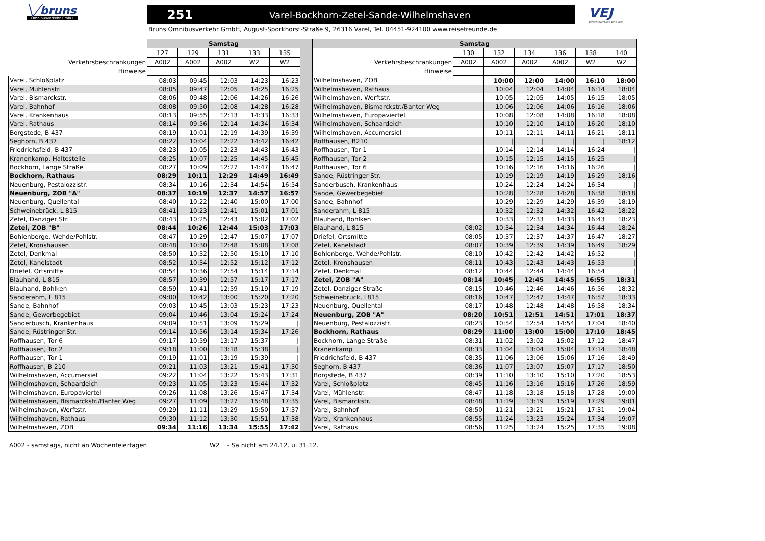╲╱bruns
Omnibusverkehr GmbH
251 Varel-Bockhorn-Zetel-Sande-Wilhelmshaven
Bruns Omnibusverkehr GmbH, August-Sporkhorst-Straße 9, 26316 Varel, Tel. 04451-924100 www.reisefreunde.de
VEJ
Verkehrsverbund Ems Jade
| | Samstag | | | | | | Samstag | | | | | | |
| --- | --- | --- | --- | --- | --- | --- | --- | --- | --- | --- | --- | --- | --- |
| | 127 | 129 | 131 | 133 | 135 | | | 130 | 132 | 134 | 136 | 138 | 140 |
| Verkehrsbeschränkungen | A002 | A002 | A002 | W2 | W2 | | Verkehrsbeschränkungen | A002 | A002 | A002 | A002 | W2 | W2 |
| Hinweise | | | | | | | Hinweise | | | | | | |
| Varel, Schloßplatz | 08:03 | 09:45 | 12:03 | 14:23 | 16:23 | | Wilhelmshaven, ZOB | | 10:00 | 12:00 | 14:00 | 16:10 | 18:00 |
| Varel, Mühlenstr. | 08:05 | 09:47 | 12:05 | 14:25 | 16:25 | | Wilhelmshaven, Rathaus | | 10:04 | 12:04 | 14:04 | 16:14 | 18:04 |
| Varel, Bismarckstr. | 08:06 | 09:48 | 12:06 | 14:26 | 16:26 | | Wilhelmshaven, Werftstr. | | 10:05 | 12:05 | 14:05 | 16:15 | 18:05 |
| Varel, Bahnhof | 08:08 | 09:50 | 12:08 | 14:28 | 16:28 | | Wilhelmshaven, Bismarckstr./Banter Weg | | 10:06 | 12:06 | 14:06 | 16:16 | 18:06 |
| Varel, Krankenhaus | 08:13 | 09:55 | 12:13 | 14:33 | 16:33 | | Wilhelmshaven, Europaviertel | | 10:08 | 12:08 | 14:08 | 16:18 | 18:08 |
| Varel, Rathaus | 08:14 | 09:56 | 12:14 | 14:34 | 16:34 | | Wilhelmshaven, Schaardeich | | 10:10 | 12:10 | 14:10 | 16:20 | 18:10 |
| Borgstede, B 437 | 08:19 | 10:01 | 12:19 | 14:39 | 16:39 | | Wilhelmshaven, Accumersiel | | 10:11 | 12:11 | 14:11 | 16:21 | 18:11 |
| Seghorn, B 437 | 08:22 | 10:04 | 12:22 | 14:42 | 16:42 | | Roffhausen, B210 | | / | / | / | / | 18:12 |
| Friedrichsfeld, B 437 | 08:23 | 10:05 | 12:23 | 14:43 | 16:43 | | Roffhausen, Tor 1 | | 10:14 | 12:14 | 14:14 | 16:24 | / |
| Kranenkamp, Haltestelle | 08:25 | 10:07 | 12:25 | 14:45 | 16:45 | | Roffhausen, Tor 2 | | 10:15 | 12:15 | 14:15 | 16:25 | / |
| Bockhorn, Lange Straße | 08:27 | 10:09 | 12:27 | 14:47 | 16:47 | | Roffhausen, Tor 6 | | 10:16 | 12:16 | 14:16 | 16:26 | / |
| Bockhorn, Rathaus | 08:29 | 10:11 | 12:29 | 14:49 | 16:49 | | Sande, Rüstringer Str. | | 10:19 | 12:19 | 14:19 | 16:29 | 18:16 |
| Neuenburg, Pestalozzistr. | 08:34 | 10:16 | 12:34 | 14:54 | 16:54 | | Sanderbusch, Krankenhaus | | 10:24 | 12:24 | 14:24 | 16:34 | / |
| Neuenburg, ZOB "A" | 08:37 | 10:19 | 12:37 | 14:57 | 16:57 | | Sande, Gewerbegebiet | | 10:28 | 12:28 | 14:28 | 16:38 | 18:18 |
| Neuenburg, Quellental | 08:40 | 10:22 | 12:40 | 15:00 | 17:00 | | Sande, Bahnhof | | 10:29 | 12:29 | 14:29 | 16:39 | 18:19 |
| Schweinebrück, L 815 | 08:41 | 10:23 | 12:41 | 15:01 | 17:01 | | Sanderahm, L 815 | | 10:32 | 12:32 | 14:32 | 16:42 | 18:22 |
| Zetel, Danziger Str. | 08:43 | 10:25 | 12:43 | 15:02 | 17:02 | | Blauhand, Bohlken | | 10:33 | 12:33 | 14:33 | 16:43 | 18:23 |
| Zetel, ZOB "B" | 08:44 | 10:26 | 12:44 | 15:03 | 17:03 | | Blauhand, L 815 | 08:02 | 10:34 | 12:34 | 14:34 | 16:44 | 18:24 |
| Bohlenberge, Wehde/Pohlstr. | 08:47 | 10:29 | 12:47 | 15:07 | 17:07 | | Driefel, Ortsmitte | 08:05 | 10:37 | 12:37 | 14:37 | 16:47 | 18:27 |
| Zetel, Kronshausen | 08:48 | 10:30 | 12:48 | 15:08 | 17:08 | | Zetel, Kanelstadt | 08:07 | 10:39 | 12:39 | 14:39 | 16:49 | 18:29 |
| Zetel, Denkmal | 08:50 | 10:32 | 12:50 | 15:10 | 17:10 | | Bohlenberge, Wehde/Pohlstr. | 08:10 | 10:42 | 12:42 | 14:42 | 16:52 | / |
| Zetel, Kanelstadt | 08:52 | 10:34 | 12:52 | 15:12 | 17:12 | | Zetel, Kronshausen | 08:11 | 10:43 | 12:43 | 14:43 | 16:53 | / |
| Driefel, Ortsmitte | 08:54 | 10:36 | 12:54 | 15:14 | 17:14 | | Zetel, Denkmal | 08:12 | 10:44 | 12:44 | 14:44 | 16:54 | / |
| Blauhand, L 815 | 08:57 | 10:39 | 12:57 | 15:17 | 17:17 | | Zetel, ZOB "A" | 08:14 | 10:45 | 12:45 | 14:45 | 16:55 | 18:31 |
| Blauhand, Bohlken | 08:59 | 10:41 | 12:59 | 15:19 | 17:19 | | Zetel, Danziger Straße | 08:15 | 10:46 | 12:46 | 14:46 | 16:56 | 18:32 |
| Sanderahm, L 815 | 09:00 | 10:42 | 13:00 | 15:20 | 17:20 | | Schweinebrück, L815 | 08:16 | 10:47 | 12:47 | 14:47 | 16:57 | 18:33 |
| Sande, Bahnhof | 09:03 | 10:45 | 13:03 | 15:23 | 17:23 | | Neuenburg, Quellental | 08:17 | 10:48 | 12:48 | 14:48 | 16:58 | 18:34 |
| Sande, Gewerbegebiet | 09:04 | 10:46 | 13:04 | 15:24 | 17:24 | | Neuenburg, ZOB "A" | 08:20 | 10:51 | 12:51 | 14:51 | 17:01 | 18:37 |
| Sanderbusch, Krankenhaus | 09:09 | 10:51 | 13:09 | 15:29 | / | | Neuenburg, Pestalozzistr. | 08:23 | 10:54 | 12:54 | 14:54 | 17:04 | 18:40 |
| Sande, Rüstringer Str. | 09:14 | 10:56 | 13:14 | 15:34 | 17:26 | | Bockhorn, Rathaus | 08:29 | 11:00 | 13:00 | 15:00 | 17:10 | 18:45 |
| Roffhausen, Tor 6 | 09:17 | 10:59 | 13:17 | 15:37 | / | | Bockhorn, Lange Straße | 08:31 | 11:02 | 13:02 | 15:02 | 17:12 | 18:47 |
| Roffhausen, Tor 2 | 09:18 | 11:00 | 13:18 | 15:38 | / | | Kranenkamp | 08:33 | 11:04 | 13:04 | 15:04 | 17:14 | 18:48 |
| Roffhausen, Tor 1 | 09:19 | 11:01 | 13:19 | 15:39 | / | | Friedrichsfeld, B 437 | 08:35 | 11:06 | 13:06 | 15:06 | 17:16 | 18:49 |
| Roffhausen, B 210 | 09:21 | 11:03 | 13:21 | 15:41 | 17:30 | | Seghorn, B 437 | 08:36 | 11:07 | 13:07 | 15:07 | 17:17 | 18:50 |
| Wilhelmshaven, Accumersiel | 09:22 | 11:04 | 13:22 | 15:43 | 17:31 | | Borgstede, B 437 | 08:39 | 11:10 | 13:10 | 15:10 | 17:20 | 18:53 |
| Wilhelmshaven, Schaardeich | 09:23 | 11:05 | 13:23 | 15:44 | 17:32 | | Varel, Schloßplatz | 08:45 | 11:16 | 13:16 | 15:16 | 17:26 | 18:59 |
| Wilhelmshaven, Europaviertel | 09:26 | 11:08 | 13:26 | 15:47 | 17:34 | | Varel, Mühlenstr. | 08:47 | 11:18 | 13:18 | 15:18 | 17:28 | 19:00 |
| Wilhelmshaven, Bismarckstr./Banter Weg | 09:27 | 11:09 | 13:27 | 15:48 | 17:35 | | Varel, Bismarckstr. | 08:48 | 11:19 | 13:19 | 15:19 | 17:29 | 19:01 |
| Wilhelmshaven, Werftstr. | 09:29 | 11:11 | 13:29 | 15:50 | 17:37 | | Varel, Bahnhof | 08:50 | 11:21 | 13:21 | 15:21 | 17:31 | 19:04 |
| Wilhelmshaven, Rathaus | 09:30 | 11:12 | 13:30 | 15:51 | 17:38 | | Varel, Krankenhaus | 08:55 | 11:24 | 13:23 | 15:24 | 17:34 | 19:07 |
| Wilhelmshaven, ZOB | 09:34 | 11:16 | 13:34 | 15:55 | 17:42 | | Varel, Rathaus | 08:56 | 11:25 | 13:24 | 15:25 | 17:35 | 19:08 |
A002 - samstags, nicht an Wochenfeiertagen W2 - Sa nicht am 24.12. u. 31.12.